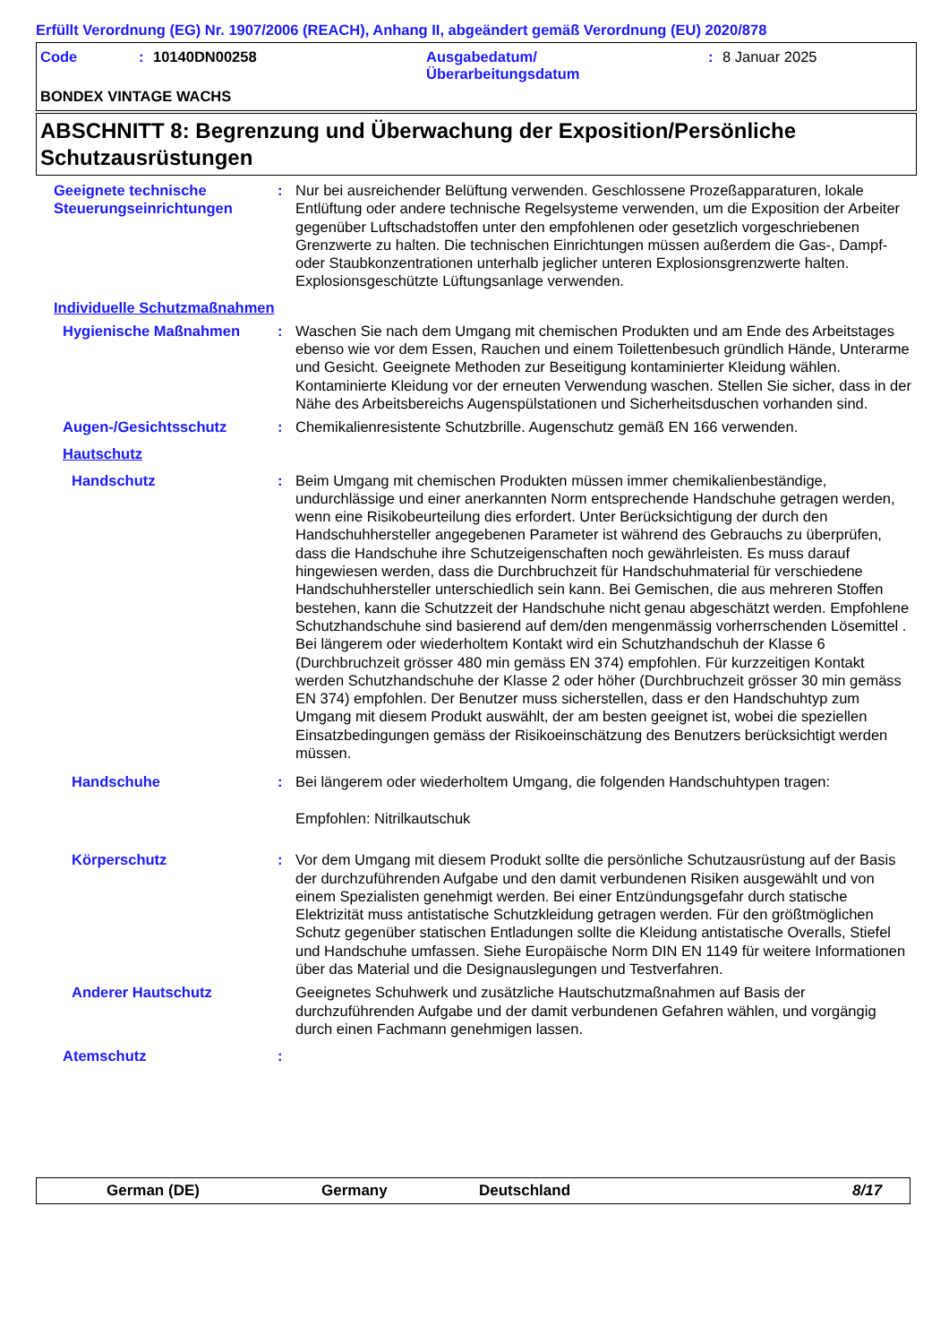Erfüllt Verordnung (EG) Nr. 1907/2006 (REACH), Anhang II, abgeändert gemäß Verordnung (EU) 2020/878
Code: 10140DN00258 Ausgabedatum/
Überarbeitungsdatum: 8 Januar 2025
BONDEX VINTAGE WACHS
ABSCHNITT 8: Begrenzung und Überwachung der Exposition/Persönliche Schutzausrüstungen
Geeignete technische Steuerungseinrichtungen
: Nur bei ausreichender Belüftung verwenden. Geschlossene Prozeßapparaturen, lokale Entlüftung oder andere technische Regelsysteme verwenden, um die Exposition der Arbeiter gegenüber Luftschadstoffen unter den empfohlenen oder gesetzlich vorgeschriebenen Grenzwerte zu halten. Die technischen Einrichtungen müssen außerdem die Gas-, Dampf- oder Staubkonzentrationen unterhalb jeglicher unteren Explosionsgrenzwerte halten. Explosionsgeschützte Lüftungsanlage verwenden.
Individuelle Schutzmaßnahmen
Hygienische Maßnahmen : Waschen Sie nach dem Umgang mit chemischen Produkten und am Ende des Arbeitstages ebenso wie vor dem Essen, Rauchen und einem Toilettenbesuch gründlich Hände, Unterarme und Gesicht. Geeignete Methoden zur Beseitigung kontaminierter Kleidung wählen. Kontaminierte Kleidung vor der erneuten Verwendung waschen. Stellen Sie sicher, dass in der Nähe des Arbeitsbereichs Augenspülstationen und Sicherheitsduschen vorhanden sind.
Augen-/Gesichtsschutz : Chemikalienresistente Schutzbrille. Augenschutz gemäß EN 166 verwenden.
Hautschutz
Handschutz : Beim Umgang mit chemischen Produkten müssen immer chemikalienbeständige, undurchlässige und einer anerkannten Norm entsprechende Handschuhe getragen werden, wenn eine Risikobeurteilung dies erfordert. Unter Berücksichtigung der durch den Handschuhhersteller angegebenen Parameter ist während des Gebrauchs zu überprüfen, dass die Handschuhe ihre Schutzeigenschaften noch gewährleisten. Es muss darauf hingewiesen werden, dass die Durchbruchzeit für Handschuhmaterial für verschiedene Handschuhhersteller unterschiedlich sein kann. Bei Gemischen, die aus mehreren Stoffen bestehen, kann die Schutzzeit der Handschuhe nicht genau abgeschätzt werden. Empfohlene Schutzhandschuhe sind basierend auf dem/den mengenmässig vorherrschenden Lösemittel . Bei längerem oder wiederholtem Kontakt wird ein Schutzhandschuh der Klasse 6 (Durchbruchzeit grösser 480 min gemäss EN 374) empfohlen. Für kurzzeitigen Kontakt werden Schutzhandschuhe der Klasse 2 oder höher (Durchbruchzeit grösser 30 min gemäss EN 374) empfohlen. Der Benutzer muss sicherstellen, dass er den Handschuhtyp zum Umgang mit diesem Produkt auswählt, der am besten geeignet ist, wobei die speziellen Einsatzbedingungen gemäss der Risikoeinschätzung des Benutzers berücksichtigt werden müssen.
Handschuhe : Bei längerem oder wiederholtem Umgang, die folgenden Handschuhtypen tragen:
Empfohlen: Nitrilkautschuk
Körperschutz : Vor dem Umgang mit diesem Produkt sollte die persönliche Schutzausrüstung auf der Basis der durchzuführenden Aufgabe und den damit verbundenen Risiken ausgewählt und von einem Spezialisten genehmigt werden. Bei einer Entzündungsgefahr durch statische Elektrizität muss antistatische Schutzkleidung getragen werden. Für den größtmöglichen Schutz gegenüber statischen Entladungen sollte die Kleidung antistatische Overalls, Stiefel und Handschuhe umfassen. Siehe Europäische Norm DIN EN 1149 für weitere Informationen über das Material und die Designauslegungen und Testverfahren.
Anderer Hautschutz Geeignetes Schuhwerk und zusätzliche Hautschutzmaßnahmen auf Basis der durchzuführenden Aufgabe und der damit verbundenen Gefahren wählen, und vorgängig durch einen Fachmann genehmigen lassen.
Atemschutz :
German (DE) Germany Deutschland 8/17